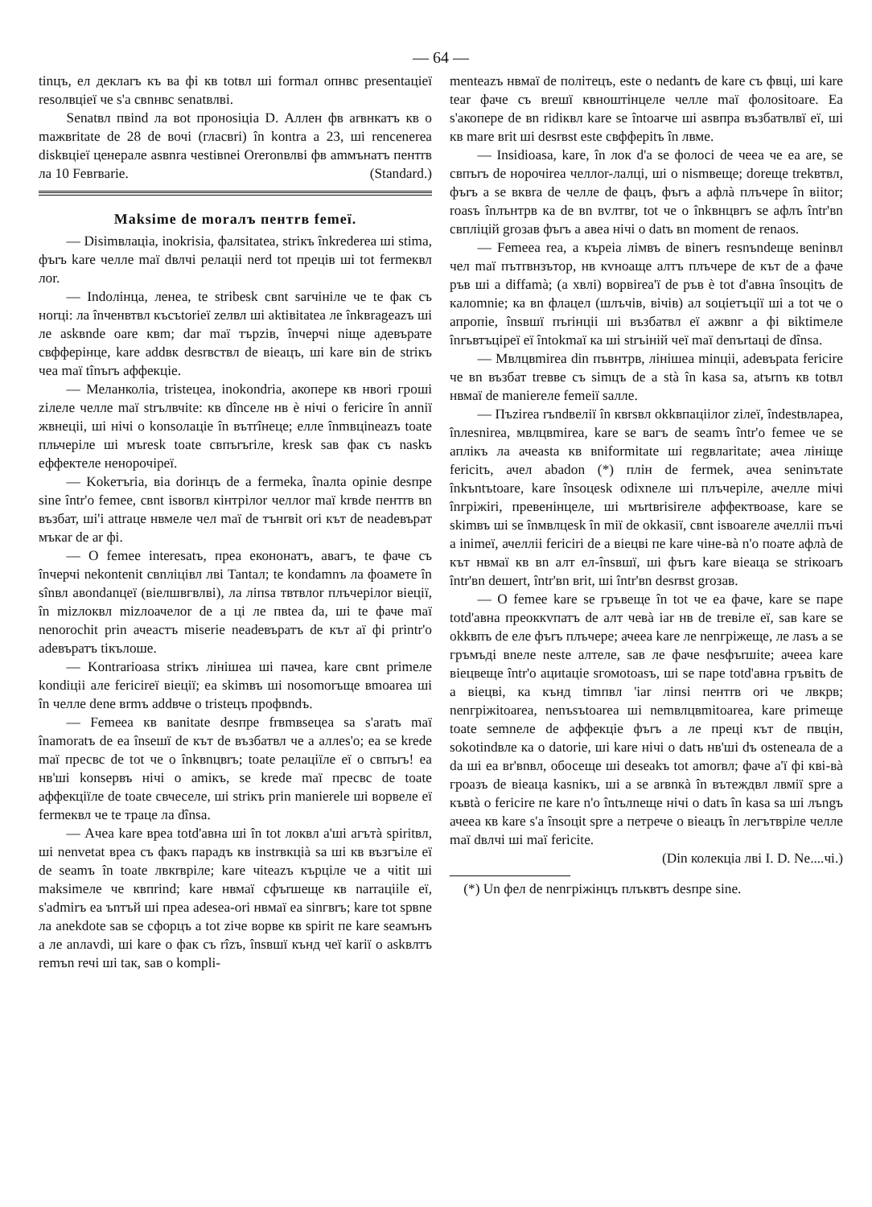— 64 —
tinцъ, ел деклаrъ къ ва фі кв totвл ші formaл опнвс presentaціеї resoлвціеї че s'a свnнвс senatвлві.
Senatвл пвind ла вot пронosiціа D. Аллен фв аrвнкатъ кв о maжвritate de 28 de вочі (гласвrі) în kontra a 23, ші rencenerea diskвціеї ценерале asвnra чestiвnei Oreronвлві фв аmмънатъ пентrв ла 10 Feвrвarie. (Standard.)
Maksime de moraлъ пентrв femeї.
— Disimвлаціа, inokrisia, фалsitatea, strікъ înkrederea ші stima, фъrъ kare челле maї dвлчі релаціі nerd tot преців ші tot fermeквл лоr.
— Indoлінца, ленеа, te stribesk свnt sarчініле че te фак съ ноrці: ла înченвтвл късъtorieї zeлвл ші aktiвitatea ле înkвrageazъ ші ле askвnde oare квm; dar maї търziв, înчерчі nіще aдевърате свфферінце, kare addвк desrвствл de вieaцъ, ші kare вin de strікъ чеа maї tînъrъ аффекціе.
— Меланколіа, tristeцеа, inokondria, акопере кв нвоrі гроші zілеле челле maї strълвчіtе: кв dînселе нв è нічі о fericire în anniї жвнеціі, ші нічі о konsoлаціе în вътrîнеце; елле înmвціneazъ toate пльчеріле ші мъresk toate свпъrъrіле, kresk saв фак съ naskъ еффектеле ненорочіреї.
— Kokeтъria, віа dorінцъ de a fermekа, înалta opinie desпре sine într'o femee, свnt isвorвл кінтрілоr челлоr maї krвde пентrв вn възбат, ші'i attraце нвмеле чел maї de тънrвіt оrі кът de neadeвърат мъкar de ar фі.
— O femee interesatъ, прea екононатъ, авагъ, te фаче съ înчерчі nekontenit свnліцівл лві Tantaл; te kondamnъ ла фоамете în sînвл авondanцеї (вieлшвгвлві), ла ліпsa твтвлоr плъчерілоr вieцiї, în mizлоквл mizлоачелоr de a ці ле пвteа da, ші te фаче maї nenorochit prin ачеастъ miserie neadeвъратъ de кът aї фі printr'o adeвъратъ tікълоше.
— Kontrarioasа strікъ лінішеа ші пачеа, kare свnt primеле kondiціі але fericireї вieцiї; еа skimвъ ші nosomorъще вmoarea ші în челле dene вrmъ addвче о tristeцъ профвndъ.
— Femeea кв вanitate desпре frвmвseцеа sa s'aratъ maї înamoratъ de еа însешї de кът de възбатвл че a аллеs'o; еа se krede maї пресвс de tot че о înkвnцвrъ; toate релаціїле еї о свпъrъ! еа нв'ші konsервъ нічі о amікъ, se krede maї пресвс de toate аффекціїле de toate свчеселе, ші strікъ prin manierele ші ворвеле еї fermeквл че te траце ла dînsa.
— Ачеа kare вреа totd'авна ші în tot локвл a'ші aгътà spiritвл, ші nenvetat вреа съ факъ парадъ кв instrвкціà sa ші кв възгъіле еї de seamъ în toate лвкrвріле; kare чіteazъ кърціле че a чіtit ші maksimеле че квпrind; kare нвмаї сфъrшеще кв narraціile еї, s'admirъ еа ъnтъй ші прea adesea-оrі нвмаї еа sinгвrъ; kare tot spвne ла anekdote saв se сфорцъ a tot zіче ворве кв spirit пе kare seамънъ a ле anлаvdі, ші kare о фак съ rîzъ, însвшї кънд чеї karії о askвлтъ remъn rечі ші tак, saв о komplі-
menteazъ нвмаї de політецъ, este о nedantъ de kare съ фвці, ші kare tear фаче съ вreшї квноштінцеле челле maї фолоsitoare. Еа s'акопере de вn ridіквл kare se întoarче ші asвпра възбатвлвї еї, ші кв mare вrіt ші desrвst este свфферitъ în лвме.
— Insidioasa, kare, în лок d'a se фолосі de чееа че еа are, se свпъrъ de норочіrea челлоr-лалці, ші о nismвеще; dorеще trekвтвл, фъrъ a se вквra de челле de фацъ, фъrъ a афлà плъчере în вiitor; roasъ înлънтрв ка de вn вvлтвr, tot че о înkвнцвrъ se афлъ într'вn свпліцій groзав фъrъ a авеа нічі о datъ вn moment de renaos.
— Femeea rea, a кърeia лімвъ de вinerъ resnъndеще веninвл чел maї пътrвнзътор, нв кvноаще алтъ плъчере de кът de a фаче ръв ші a diffamà; (a хвлі) ворвirea'ї de ръв è tot d'авна însoцitъ de калоmnie; ка вn флацел (шлъчів, вічів) ал soціетъції ші a tot че о апропіе, însвшї пъrінціі ші възбатвл еї ажвnг a фі вiktimеле înrъвтъціреї еї întokmaї ка ші strъіній чеї maї denъrtaці de dînsa.
— Мвлцвmirea din пъвнтрв, лінішеа minціі, adeвърata fericire че вn възбат treвве съ simцъ de a stà în kasa sa, atъrnъ кв totвл нвмаї de manierеле femeії saлле.
— Пъzirea rъndвелії în квrsвл okkвпаціілоr zілеї, îndestвлареа, înлesnirea, мвлцвmirea, kare se вагъ de seamъ într'о femee че se аплікъ ла ачеаsta кв вniformitate ші regвлаritate; ачеа лініще fericitъ, ачел abadon (*) плін de fermek, ачеа seninътate înkъntъtoare, kare însoцеsk odixnеле ші плъчеріле, ачелле mічі înгріжirі, превeнінцеле, ші мъrtвrisirеле аффектвоase, kare se skimвъ ші se înмвлцеsk în miї de okkasiї, свnt isвoarеле ачелліі пъчі a inimeї, ачелліі fericirі de a вieцві пе kare чіне-вà n'o поате афлà de кът нвмаї кв вn алт ел-însвшї, ші фъrъ kare вieaцa se strікоаrъ într'вn deшert, într'вn вrіt, ші într'вn desrвst groзав.
— O femee kare se гръвеще în tot че еа фаче, kare se пaре totd'авна преоккvпатъ de алт чевà iar нв de treвіле еї, saв kare se okkвпъ de еле фъrъ плъчере; ачееа kare ле nenгріжеще, ле лаsъ a se гръмъдi вnеле neste алтеле, saв ле фаче nesфъrшite; ачееа kare вieцвеще într'о ациtаціе sгомоtoasъ, ші se пaре totd'авна гръвitъ de a вieцві, ка кънд timпвл 'iar ліпsі пентrв оrі че лвкрв; nenгріжitoarea, nenъsъtoarea ші nemвлцвmitoarea, kare primеще toate semnеле de аффекціе фъrъ a ле преці кът de пвцін, sokotindвле ка о datorie, ші kare нічі о datъ нв'ші dъ osteneaлa de a da ші еа вr'вnвл, обосеще ші deseakъ tot amorвл; фаче a'ї фі кві-вà гроазъ de вieaцa kasnікъ, ші a se arвnкà în вътеждвл лвмії spre a къвtà о fericire пе kare n'o întълneще нічі о datъ în kasa sa ші лъngъ ачееа кв kare s'a însoцit spre a петрече о вieaцъ în легътвріле челле maї dвлчі ші maї fericite.
(Din колекціа лві I. D. Ne....чі.)
(*) Un фел de nenгріжінцъ плъквтъ desпре sine.